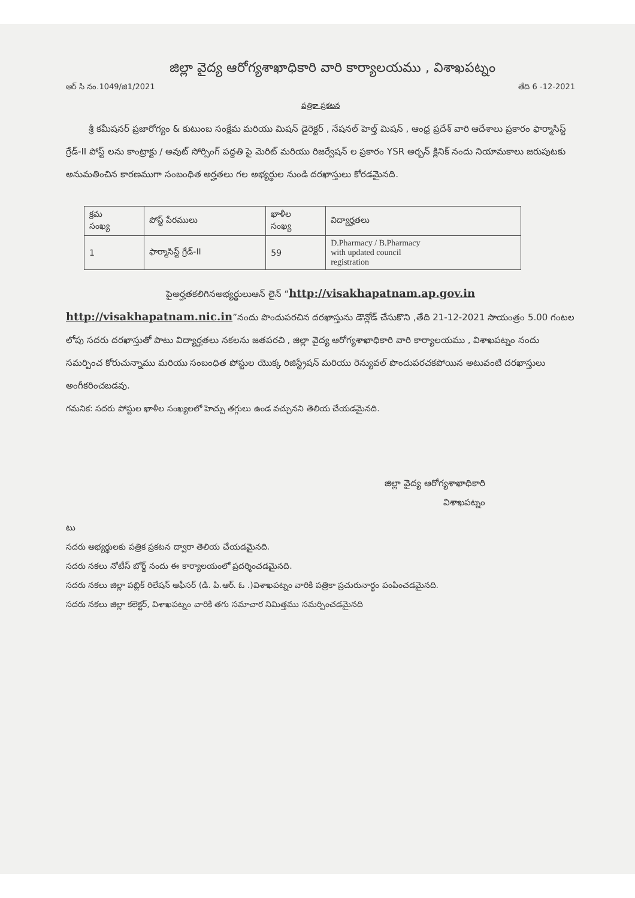జిల్లా వైద్య ఆరోగ్యశాఖాధికారి వారి కార్యాలయము , విశాఖపట్నం
ఆర్ సి నం.1049/జి1/2021 తేది 6 -12-2021
పత్రికా ప్రకటన
శ్రీ కమీషనర్ ప్రజారోగ్యం & కుటుంబ సంక్షేమ మరియు మిషన్ డైరెక్టర్ , నేషనల్ హెల్త్ మిషన్ , ఆంధ్ర ప్రదేశ్ వారి ఆదేశాలు ప్రకారం ఫార్మాసిస్ట్ గ్రేడ్-II పోస్ట్ లను కాంట్రాక్టు / అవుట్ సోర్సింగ్ పద్దతి పై మెరిట్ మరియు రిజర్వేషన్ ల ప్రకారం YSR అర్బన్ క్లినిక్ నందు నియామకాలు జరుపుటకు అనుమతించిన కారణముగా సంబంధిత అర్హతలు గల అభ్యర్థుల నుండి దరఖాస్తులు కోరడమైనది.
| క్రమ సంఖ్య | పోస్ట్ పేరములు | ఖాళీల సంఖ్య | విద్యార్హతలు |
| --- | --- | --- | --- |
| 1 | ఫార్మాసిస్ట్ గ్రేడ్-II | 59 | D.Pharmacy / B.Pharmacy with updated council registration |
పైఅర్హతకలిగినఅభ్యర్థులుఆన్ లైన్ “http://visakhapatnam.ap.gov.in
http://visakhapatnam.nic.in”నందు పొందుపరచిన దరఖాస్తును డౌన్లోడ్ చేసుకొని ,తేది 21-12-2021 సాయంత్రం 5.00 గంటల లోపు సదరు దరఖాస్తుతో పాటు విద్యార్హతలు నకలను జతపరచి , జిల్లా వైద్య ఆరోగ్యశాఖాధికారి వారి కార్యాలయము , విశాఖపట్నం నందు సమర్పించ కోరుచున్నాము మరియు సంబంధిత పోస్టుల యొక్క రిజిస్ట్రేషన్ మరియు రెన్యువల్ పొందుపరచకపోయిన అటువంటి దరఖాస్తులు అంగీకరించబడవు.
గమనిక: సదరు పోస్టుల ఖాళీల సంఖ్యలలో హెచ్చు తగ్గులు ఉండ వచ్చునని తెలియ చేయడమైనది.
జిల్లా వైద్య ఆరోగ్యశాఖాధికారి
విశాఖపట్నం
టు
సదరు అభ్యర్థులకు పత్రిక ప్రకటన ద్వారా తెలియ చేయడమైనది.
సదరు నకలు నోటీస్ బోర్డ్ నందు ఈ కార్యాలయంలో ప్రదర్శించడమైనది.
సదరు నకలు జిల్లా పబ్లిక్ రిలేషన్ ఆఫీసర్ (డి. పి.ఆర్. ఓ .)విశాఖపట్నం వారికి పత్రికా ప్రచురునార్థం పంపించడమైనది.
సదరు నకలు జిల్లా కలెక్టర్, విశాఖపట్నం వారికి తగు సమాచార నిమిత్తము సమర్పించడమైనది